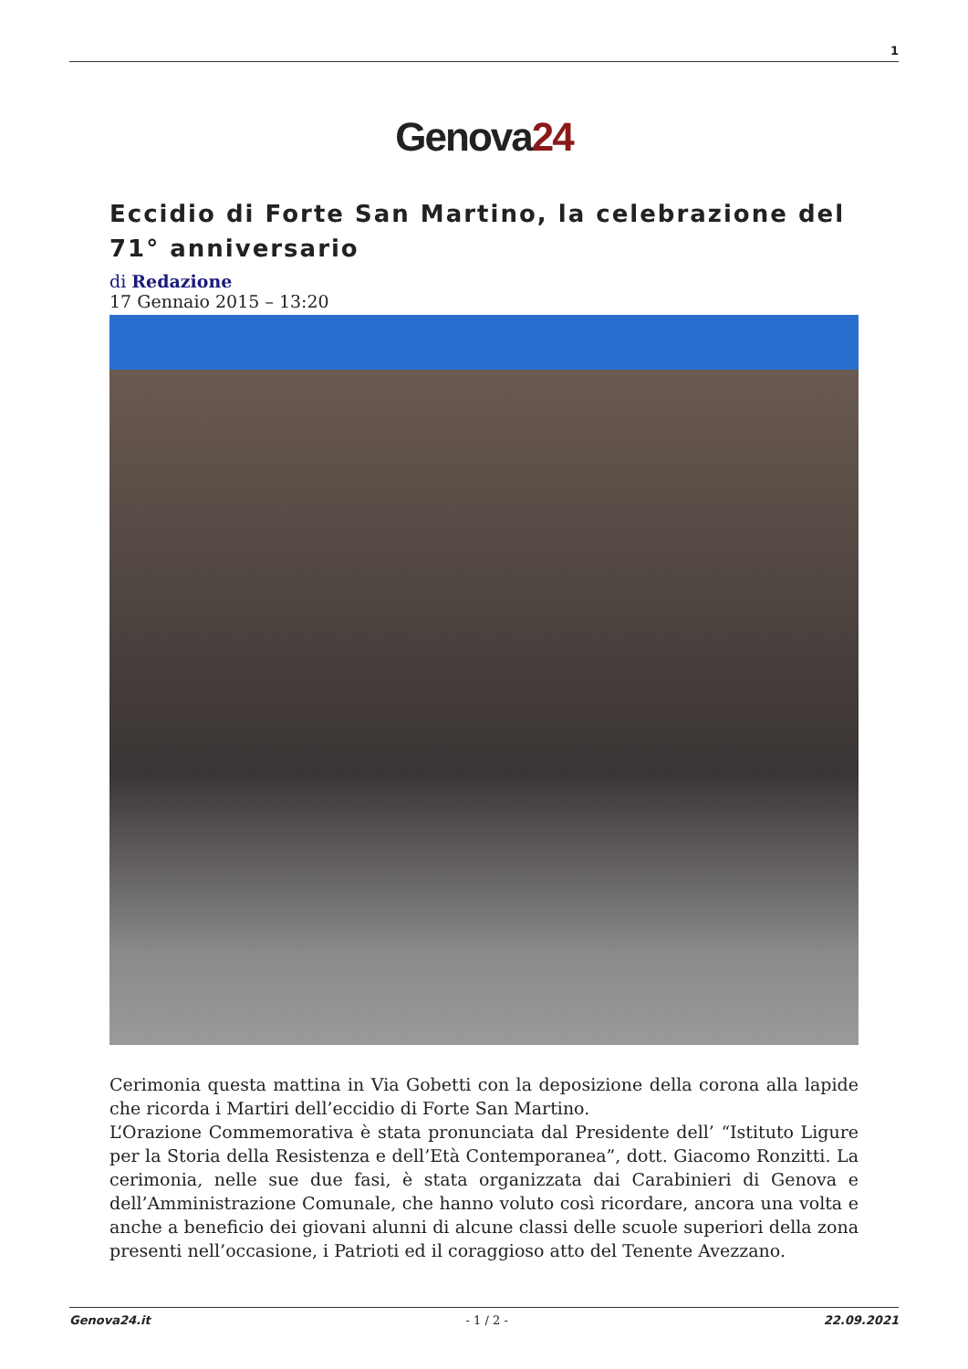1
Genova24
Eccidio di Forte San Martino, la celebrazione del 71° anniversario
di Redazione
17 Gennaio 2015 – 13:20
Cerimonia questa mattina in Via Gobetti con la deposizione della corona alla lapide che ricorda i Martiri dell’eccidio di Forte San Martino.
L’Orazione Commemorativa è stata pronunciata dal Presidente dell’ “Istituto Ligure per la Storia della Resistenza e dell’Età Contemporanea”, dott. Giacomo Ronzitti. La cerimonia, nelle sue due fasi, è stata organizzata dai Carabinieri di Genova e dell’Amministrazione Comunale, che hanno voluto così ricordare, ancora una volta e anche a beneficio dei giovani alunni di alcune classi delle scuole superiori della zona presenti nell’occasione, i Patrioti ed il coraggioso atto del Tenente Avezzano.
Genova24.it - 1 / 2 - 22.09.2021